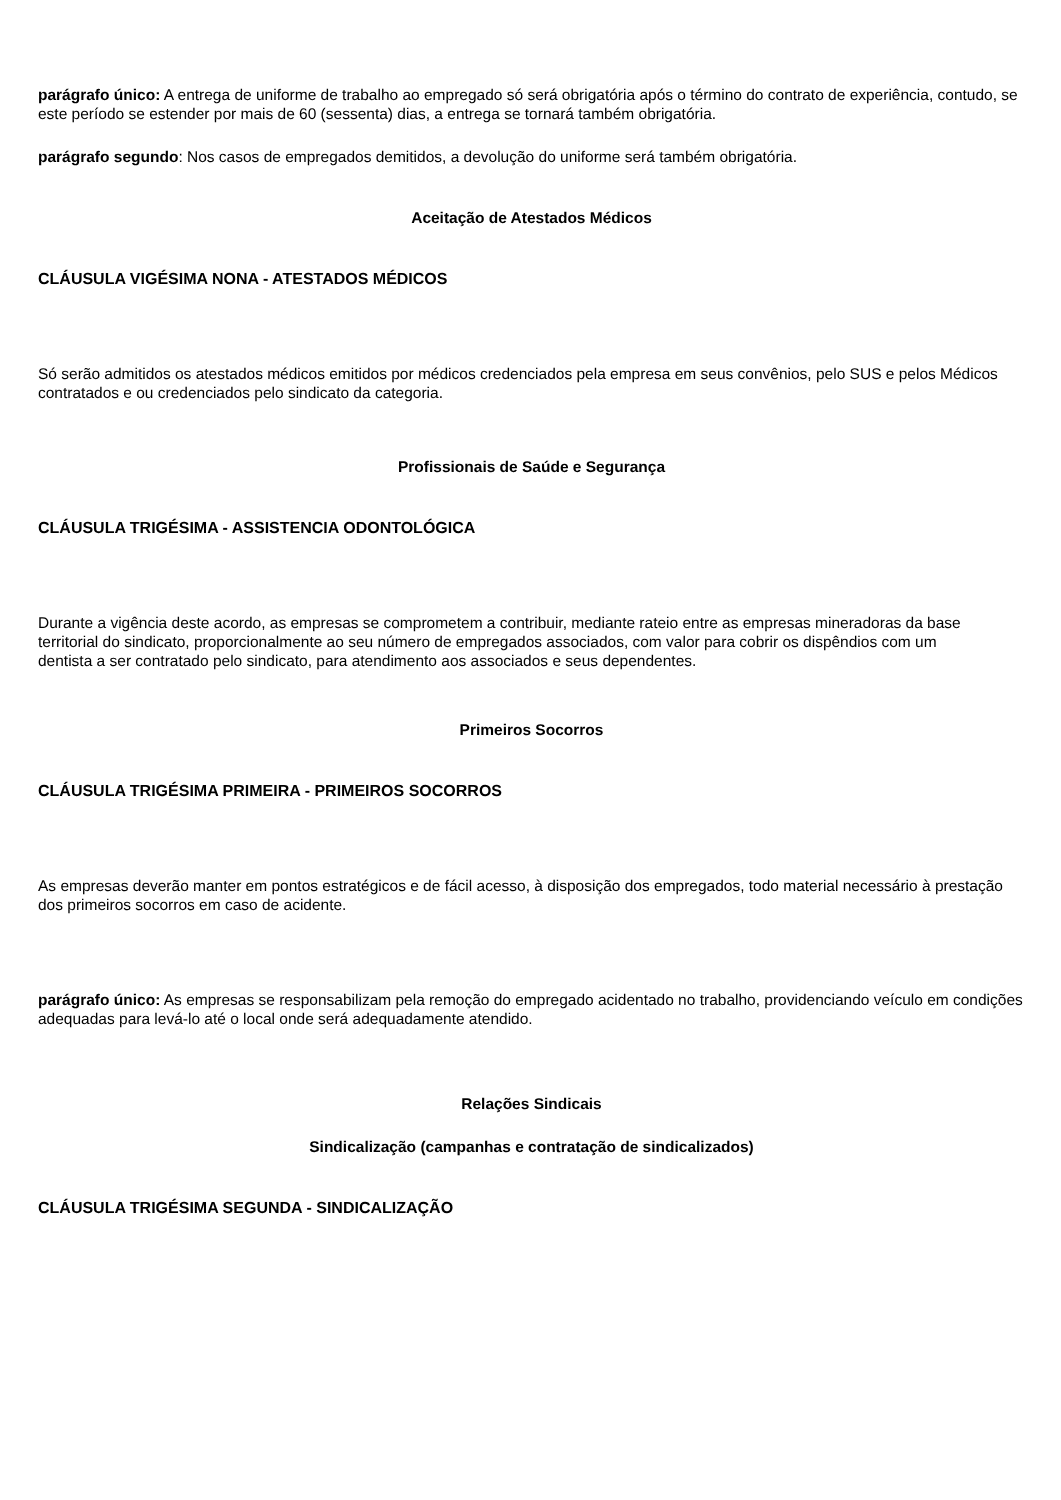parágrafo único: A entrega de uniforme de trabalho ao empregado só será obrigatória após o término do contrato de experiência, contudo, se este período se estender por mais de 60 (sessenta) dias, a entrega se tornará também obrigatória.
parágrafo segundo: Nos casos de empregados demitidos, a devolução do uniforme será também obrigatória.
Aceitação de Atestados Médicos
CLÁUSULA VIGÉSIMA NONA - ATESTADOS MÉDICOS
Só serão admitidos os atestados médicos emitidos por médicos credenciados pela empresa em seus convênios, pelo SUS e pelos Médicos contratados e ou credenciados pelo sindicato da categoria.
Profissionais de Saúde e Segurança
CLÁUSULA TRIGÉSIMA - ASSISTENCIA ODONTOLÓGICA
Durante a vigência deste acordo, as empresas se comprometem a contribuir, mediante rateio entre as empresas mineradoras da base
territorial do sindicato, proporcionalmente ao seu número de empregados associados, com valor para cobrir os dispêndios com um
dentista a ser contratado pelo sindicato, para atendimento aos associados e seus dependentes.
Primeiros Socorros
CLÁUSULA TRIGÉSIMA PRIMEIRA - PRIMEIROS SOCORROS
As empresas deverão manter em pontos estratégicos e de fácil acesso, à disposição dos empregados, todo material necessário à prestação dos primeiros socorros em caso de acidente.
parágrafo único: As empresas se responsabilizam pela remoção do empregado acidentado no trabalho, providenciando veículo em condições adequadas para levá-lo até o local onde será adequadamente atendido.
Relações Sindicais
Sindicalização (campanhas e contratação de sindicalizados)
CLÁUSULA TRIGÉSIMA SEGUNDA - SINDICALIZAÇÃO